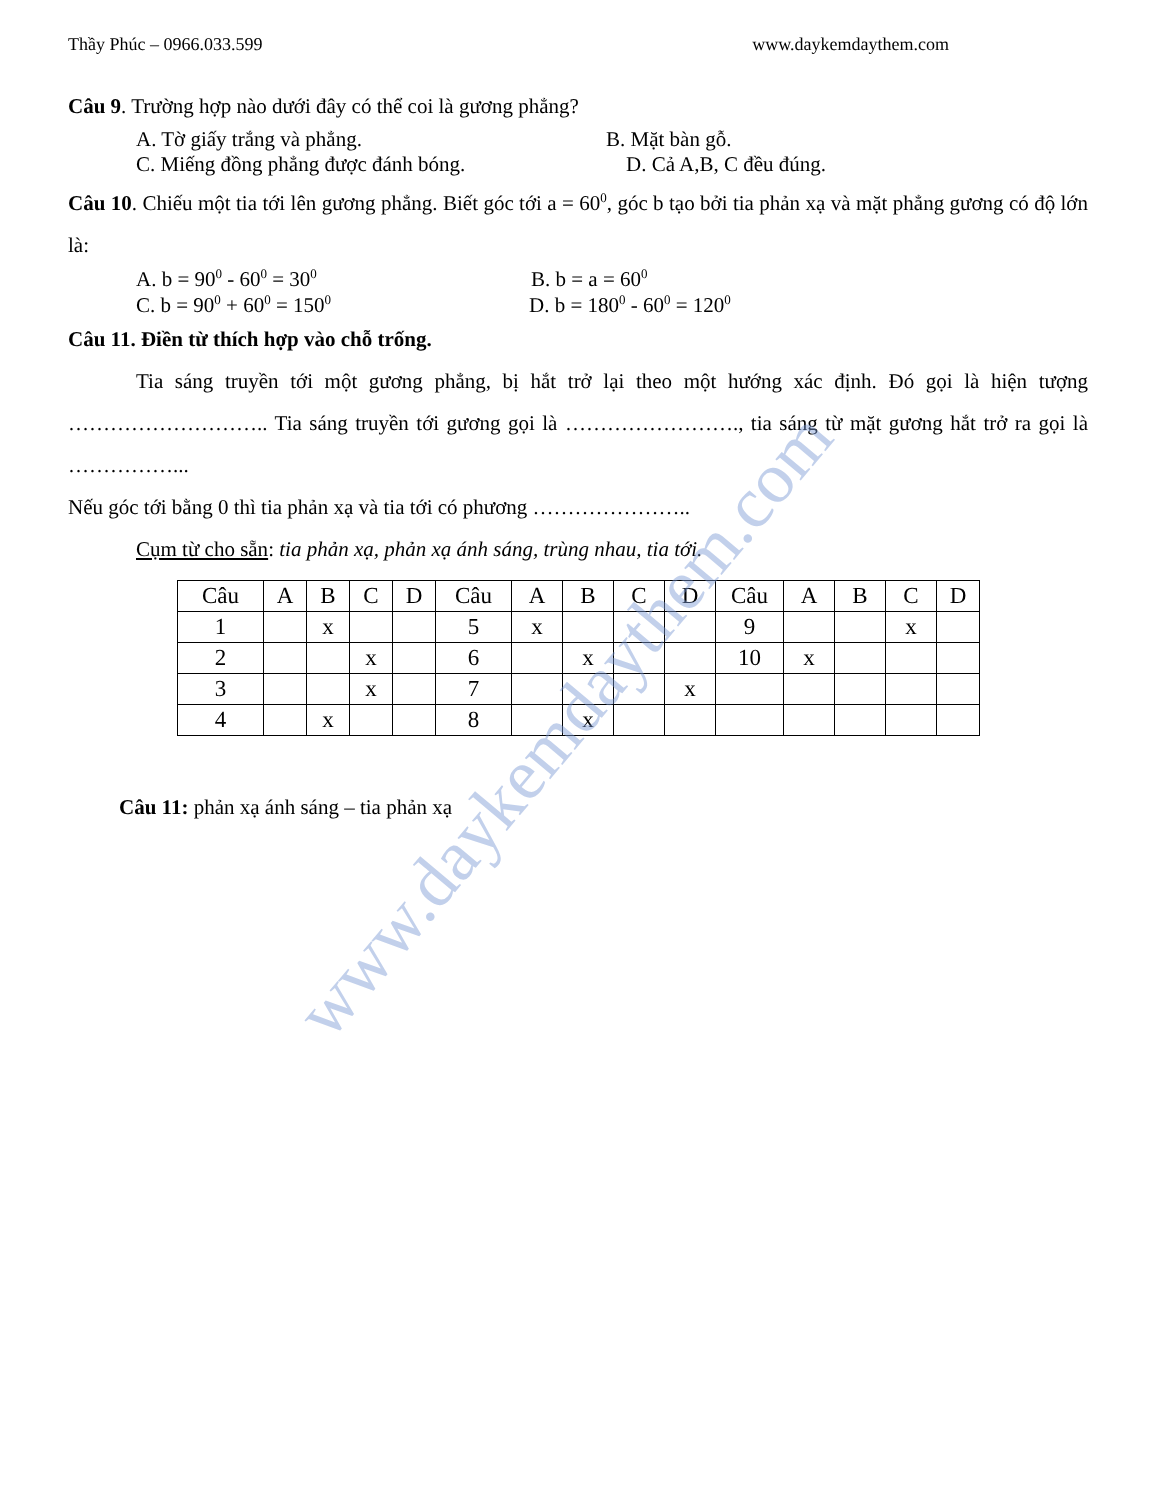Thầy Phúc – 0966.033.599 www.daykemdaythem.com
Câu 9. Trường hợp nào dưới đây có thể coi là gương phẳng?
A. Tờ giấy trắng và phẳng. B. Mặt bàn gỗ.
C. Miếng đồng phẳng được đánh bóng. D. Cả A,B, C đều đúng.
Câu 10. Chiếu một tia tới lên gương phẳng. Biết góc tới a = 60<sup>0</sup>, góc b tạo bởi tia phản xạ và mặt phẳng gương có độ lớn là:
A. b = 90<sup>0</sup> - 60<sup>0</sup> = 30<sup>0</sup> B. b = a = 60<sup>0</sup>
C. b = 90<sup>0</sup> + 60<sup>0</sup> = 150<sup>0</sup> D. b = 180<sup>0</sup> - 60<sup>0</sup> = 120<sup>0</sup>
Câu 11. Điền từ thích hợp vào chỗ trống.
Tia sáng truyền tới một gương phẳng, bị hắt trở lại theo một hướng xác định. Đó gọi là hiện tượng ……………………….. Tia sáng truyền tới gương gọi là ……………………., tia sáng từ mặt gương hắt trở ra gọi là ……………...
Nếu góc tới bằng 0 thì tia phản xạ và tia tới có phương …………………..
Cụm từ cho sẵn: tia phản xạ, phản xạ ánh sáng, trùng nhau, tia tới.
| Câu | A | B | C | D | Câu | A | B | C | D | Câu | A | B | C | D |
| 1 | | x | | | 5 | x | | | | 9 | | | x | |
| 2 | | | x | | 6 | | x | | | 10 | x | | | |
| 3 | | | x | | 7 | | | | x | | | | | |
| 4 | | x | | | 8 | | x | | | | | | | |
Câu 11: phản xạ ánh sáng – tia phản xạ
www.daykemdaythem.com